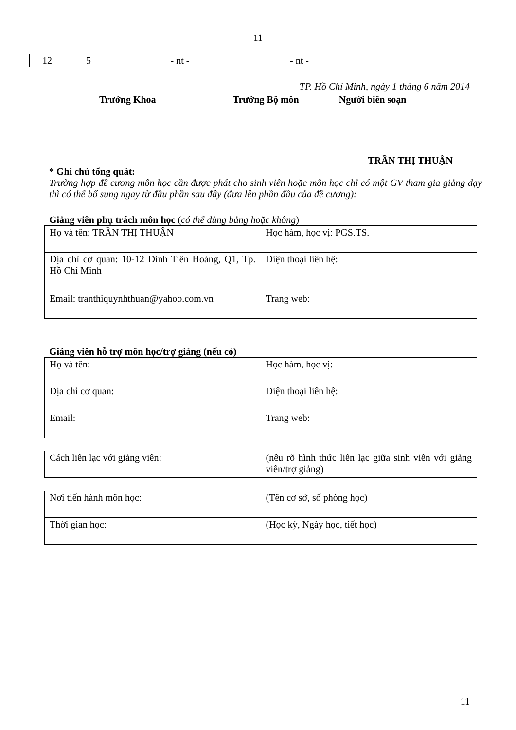11
| 12 | 5 | - nt - | - nt - | |
TP. Hồ Chí Minh, ngày 1 tháng 6 năm 2014
Trưởng Khoa Trưởng Bộ môn Người biên soạn
TRẦN THỊ THUẬN
* Ghi chú tổng quát:
Trường hợp đề cương môn học cần được phát cho sinh viên hoặc môn học chỉ có một GV tham gia giảng dạy thì có thể bổ sung ngay từ đầu phần sau đây (đưa lên phần đầu của đề cương):
Giảng viên phụ trách môn học (có thể dùng bảng hoặc không)
| Họ và tên: TRẦN THỊ THUẬN | Học hàm, học vị: PGS.TS. |
| Địa chỉ cơ quan: 10-12 Đinh Tiên Hoàng, Q1, Tp. Hồ Chí Minh | Điện thoại liên hệ: |
| Email: tranthiquynhthuan@yahoo.com.vn | Trang web: |
Giảng viên hỗ trợ môn học/trợ giảng (nếu có)
| Họ và tên: | Học hàm, học vị: |
| Địa chỉ cơ quan: | Điện thoại liên hệ: |
| Email: | Trang web: |
| Cách liên lạc với giảng viên: | (nêu rõ hình thức liên lạc giữa sinh viên với giảng viên/trợ giảng) |
| Nơi tiến hành môn học: | (Tên cơ sở, số phòng học) |
| Thời gian học: | (Học kỳ, Ngày học, tiết học) |
11